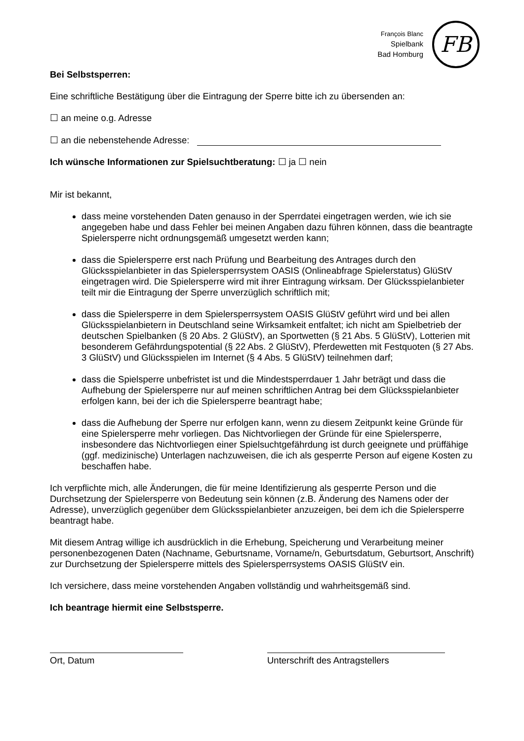François Blanc
Spielbank
Bad Homburg
FB
Bei Selbstsperren:
Eine schriftliche Bestätigung über die Eintragung der Sperre bitte ich zu übersenden an:
☐ an meine o.g. Adresse
☐ an die nebenstehende Adresse:
Ich wünsche Informationen zur Spielsuchtberatung: ☐ ja ☐ nein
Mir ist bekannt,
dass meine vorstehenden Daten genauso in der Sperrdatei eingetragen werden, wie ich sie angegeben habe und dass Fehler bei meinen Angaben dazu führen können, dass die beantragte Spielersperre nicht ordnungsgemäß umgesetzt werden kann;
dass die Spielersperre erst nach Prüfung und Bearbeitung des Antrages durch den Glücksspielanbieter in das Spielersperrsystem OASIS (Onlineabfrage Spielerstatus) GlüStV eingetragen wird. Die Spielersperre wird mit ihrer Eintragung wirksam. Der Glücksspielanbieter teilt mir die Eintragung der Sperre unverzüglich schriftlich mit;
dass die Spielersperre in dem Spielersperrsystem OASIS GlüStV geführt wird und bei allen Glücksspielanbietern in Deutschland seine Wirksamkeit entfaltet; ich nicht am Spielbetrieb der deutschen Spielbanken (§ 20 Abs. 2 GlüStV), an Sportwetten (§ 21 Abs. 5 GlüStV), Lotterien mit besonderem Gefährdungspotential (§ 22 Abs. 2 GlüStV), Pferdewetten mit Festquoten (§ 27 Abs. 3 GlüStV) und Glücksspielen im Internet (§ 4 Abs. 5 GlüStV) teilnehmen darf;
dass die Spielsperre unbefristet ist und die Mindestsperrdauer 1 Jahr beträgt und dass die Aufhebung der Spielersperre nur auf meinen schriftlichen Antrag bei dem Glücksspielanbieter erfolgen kann, bei der ich die Spielersperre beantragt habe;
dass die Aufhebung der Sperre nur erfolgen kann, wenn zu diesem Zeitpunkt keine Gründe für eine Spielersperre mehr vorliegen. Das Nichtvorliegen der Gründe für eine Spielersperre, insbesondere das Nichtvorliegen einer Spielsuchtgefährdung ist durch geeignete und prüffähige (ggf. medizinische) Unterlagen nachzuweisen, die ich als gesperrte Person auf eigene Kosten zu beschaffen habe.
Ich verpflichte mich, alle Änderungen, die für meine Identifizierung als gesperrte Person und die Durchsetzung der Spielersperre von Bedeutung sein können (z.B. Änderung des Namens oder der Adresse), unverzüglich gegenüber dem Glücksspielanbieter anzuzeigen, bei dem ich die Spielersperre beantragt habe.
Mit diesem Antrag willige ich ausdrücklich in die Erhebung, Speicherung und Verarbeitung meiner personenbezogenen Daten (Nachname, Geburtsname, Vorname/n, Geburtsdatum, Geburtsort, Anschrift) zur Durchsetzung der Spielersperre mittels des Spielersperrsystems OASIS GlüStV ein.
Ich versichere, dass meine vorstehenden Angaben vollständig und wahrheitsgemäß sind.
Ich beantrage hiermit eine Selbstsperre.
Ort, Datum Unterschrift des Antragstellers